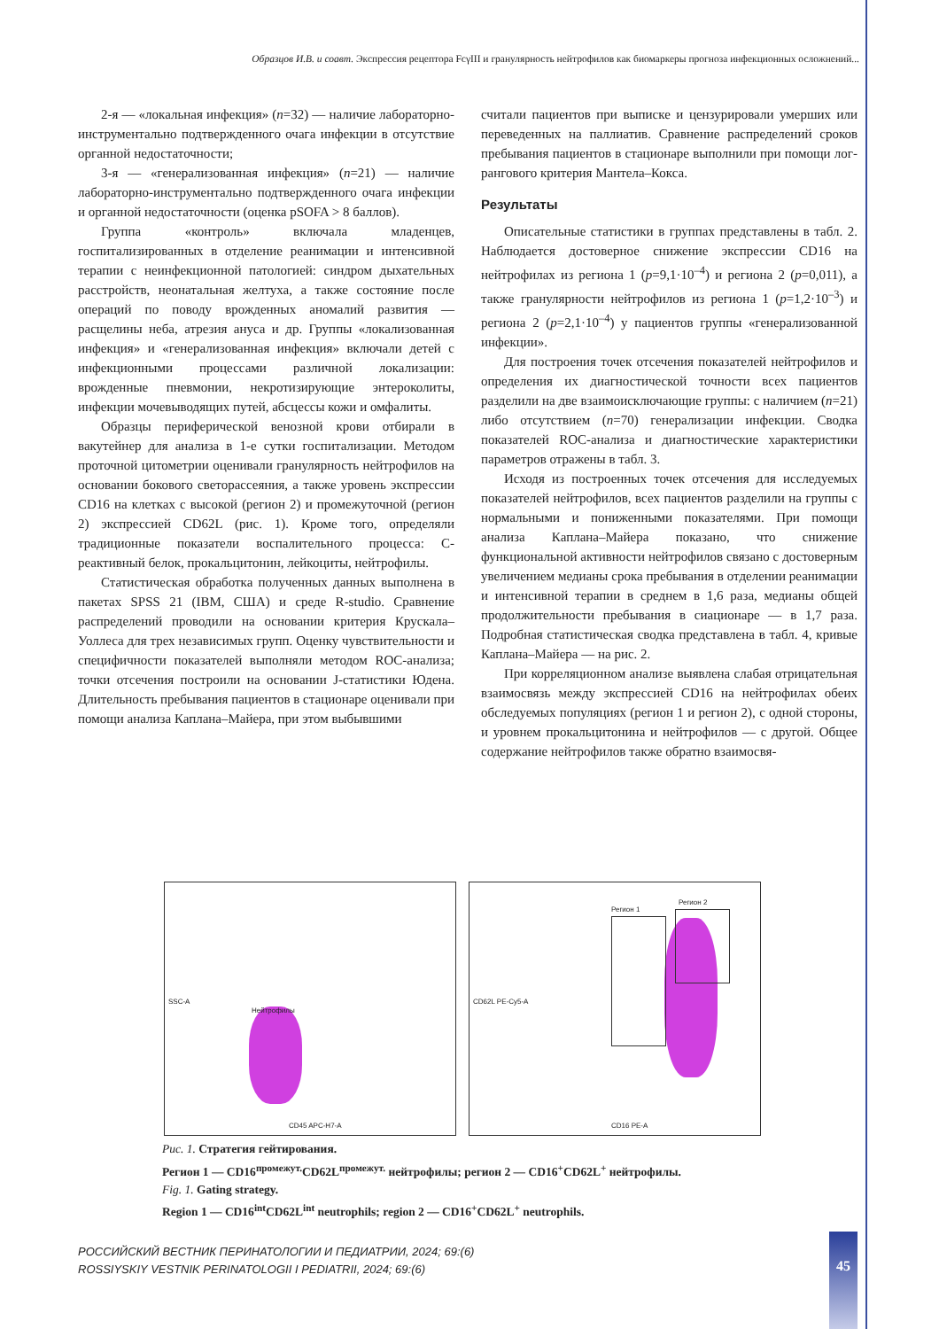Образцов И.В. и соавт. Экспрессия рецептора FcγIII и гранулярность нейтрофилов как биомаркеры прогноза инфекционных осложнений...
2-я — «локальная инфекция» (n=32) — наличие лабораторно-инструментально подтвержденного очага инфекции в отсутствие органной недостаточности;
3-я — «генерализованная инфекция» (n=21) — наличие лабораторно-инструментально подтвержденного очага инфекции и органной недостаточности (оценка pSOFA > 8 баллов).
Группа «контроль» включала младенцев, госпитализированных в отделение реанимации и интенсивной терапии с неинфекционной патологией: синдром дыхательных расстройств, неонатальная желтуха, а также состояние после операций по поводу врожденных аномалий развития — расщелины неба, атрезия ануса и др. Группы «локализованная инфекция» и «генерализованная инфекция» включали детей с инфекционными процессами различной локализации: врожденные пневмонии, некротизирующие энтероколиты, инфекции мочевыводящих путей, абсцессы кожи и омфалиты.
Образцы периферической венозной крови отбирали в вакутейнер для анализа в 1-е сутки госпитализации. Методом проточной цитометрии оценивали гранулярность нейтрофилов на основании бокового светорассеяния, а также уровень экспрессии CD16 на клетках с высокой (регион 2) и промежуточной (регион 2) экспрессией CD62L (рис. 1). Кроме того, определяли традиционные показатели воспалительного процесса: С-реактивный белок, прокальцитонин, лейкоциты, нейтрофилы.
Статистическая обработка полученных данных выполнена в пакетах SPSS 21 (IBM, США) и среде R-studio. Сравнение распределений проводили на основании критерия Крускала–Уоллеса для трех независимых групп. Оценку чувствительности и специфичности показателей выполняли методом ROC-анализа; точки отсечения построили на основании J-статистики Юдена. Длительность пребывания пациентов в стационаре оценивали при помощи анализа Каплана–Майера, при этом выбывшими
считали пациентов при выписке и цензурировали умерших или переведенных на паллиатив. Сравнение распределений сроков пребывания пациентов в стационаре выполнили при помощи лог-рангового критерия Мантела–Кокса.
Результаты
Описательные статистики в группах представлены в табл. 2. Наблюдается достоверное снижение экспрессии CD16 на нейтрофилах из региона 1 (p=9,1·10<sup>–4</sup>) и региона 2 (p=0,011), а также гранулярности нейтрофилов из региона 1 (p=1,2·10<sup>–3</sup>) и региона 2 (p=2,1·10<sup>–4</sup>) у пациентов группы «генерализованной инфекции».
Для построения точек отсечения показателей нейтрофилов и определения их диагностической точности всех пациентов разделили на две взаимоисключающие группы: с наличием (n=21) либо отсутствием (n=70) генерализации инфекции. Сводка показателей ROC-анализа и диагностические характеристики параметров отражены в табл. 3.
Исходя из построенных точек отсечения для исследуемых показателей нейтрофилов, всех пациентов разделили на группы с нормальными и пониженными показателями. При помощи анализа Каплана–Майера показано, что снижение функциональной активности нейтрофилов связано с достоверным увеличением медианы срока пребывания в отделении реанимации и интенсивной терапии в среднем в 1,6 раза, медианы общей продолжительности пребывания в сиационаре — в 1,7 раза. Подробная статистическая сводка представлена в табл. 4, кривые Каплана–Майера — на рис. 2.
При корреляционном анализе выявлена слабая отрицательная взаимосвязь между экспрессией CD16 на нейтрофилах обеих обследуемых популяциях (регион 1 и регион 2), с одной стороны, и уровнем прокальцитонина и нейтрофилов — с другой. Общее содержание нейтрофилов также обратно взаимосвя-
Нейтрофилы
CD45 APC-H7-A
SSC-A
Регион 1
Регион 2
CD16 PE-A
CD62L PE-Cy5-A
Рис. 1. Стратегия гейтирования.
Регион 1 — CD16<sup>промежут.</sup>CD62L<sup>промежут.</sup> нейтрофилы; регион 2 — CD16<sup>+</sup>CD62L<sup>+</sup> нейтрофилы.
Fig. 1. Gating strategy.
Region 1 — CD16<sup>int</sup>CD62L<sup>int</sup> neutrophils; region 2 — CD16<sup>+</sup>CD62L<sup>+</sup> neutrophils.
РОССИЙСКИЙ ВЕСТНИК ПЕРИНАТОЛОГИИ И ПЕДИАТРИИ, 2024; 69:(6)
ROSSIYSKIY VESTNIK PERINATOLOGII I PEDIATRII, 2024; 69:(6)
45